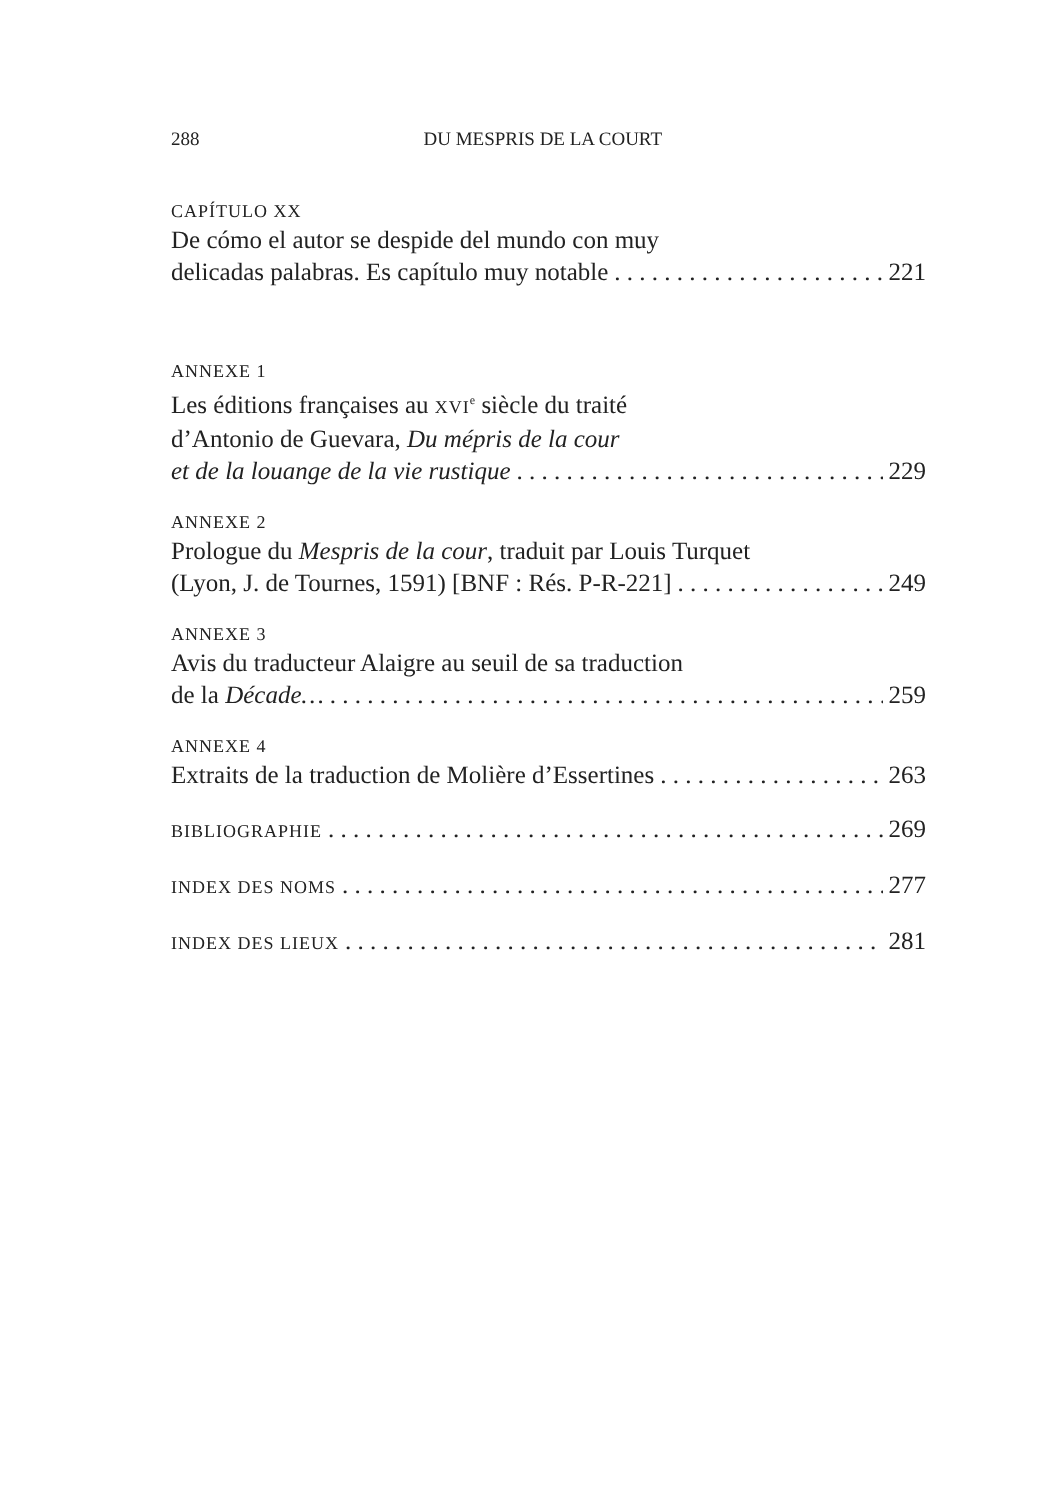288 DU MESPRIS DE LA COURT
CAPÍTULO XX
De cómo el autor se despide del mundo con muy
delicadas palabras. Es capítulo muy notable 221
ANNEXE 1
Les éditions françaises au XVI<sup>e</sup> siècle du traité
d’Antonio de Guevara, Du mépris de la cour
et de la louange de la vie rustique 229
ANNEXE 2
Prologue du Mespris de la cour, traduit par Louis Turquet
(Lyon, J. de Tournes, 1591) [BNF : Rés. P-R-221] 249
ANNEXE 3
Avis du traducteur Alaigre au seuil de sa traduction
de la Décade… 259
ANNEXE 4
Extraits de la traduction de Molière d’Essertines 263
BIBLIOGRAPHIE 269
INDEX DES NOMS 277
INDEX DES LIEUX 281